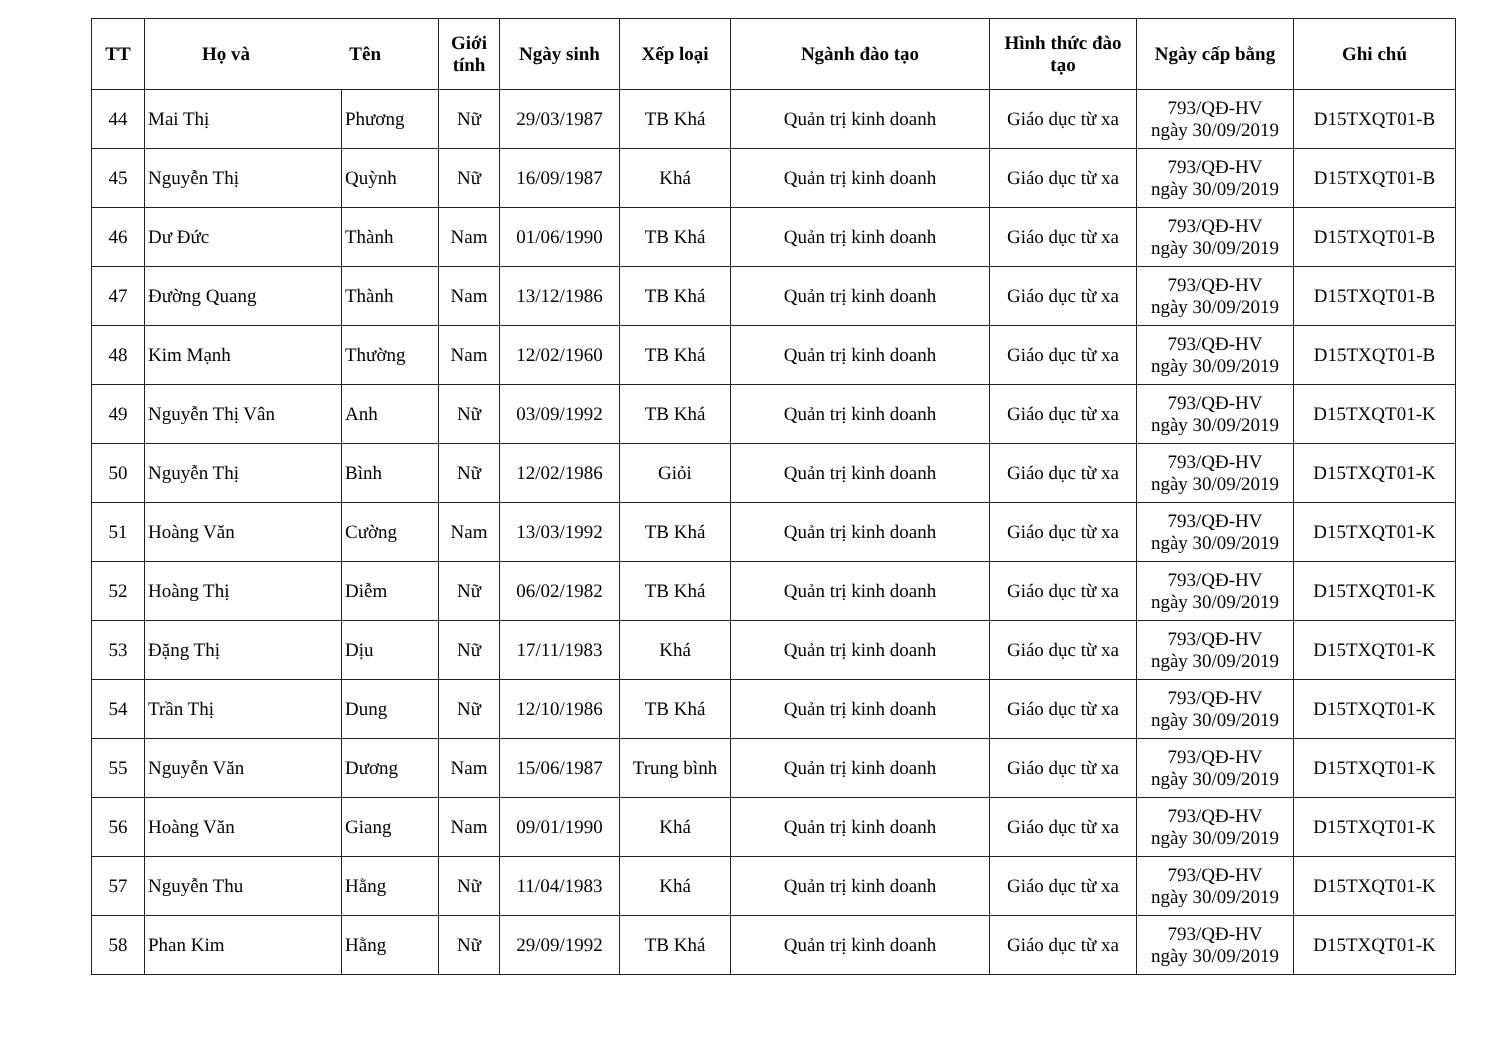| TT | Họ và Tên | | Giới tính | Ngày sinh | Xếp loại | Ngành đào tạo | Hình thức đào tạo | Ngày cấp bằng | Ghi chú |
| --- | --- | --- | --- | --- | --- | --- | --- | --- | --- |
| 44 | Mai Thị | Phương | Nữ | 29/03/1987 | TB Khá | Quản trị kinh doanh | Giáo dục từ xa | 793/QĐ-HV ngày 30/09/2019 | D15TXQT01-B |
| 45 | Nguyễn Thị | Quỳnh | Nữ | 16/09/1987 | Khá | Quản trị kinh doanh | Giáo dục từ xa | 793/QĐ-HV ngày 30/09/2019 | D15TXQT01-B |
| 46 | Dư Đức | Thành | Nam | 01/06/1990 | TB Khá | Quản trị kinh doanh | Giáo dục từ xa | 793/QĐ-HV ngày 30/09/2019 | D15TXQT01-B |
| 47 | Đường Quang | Thành | Nam | 13/12/1986 | TB Khá | Quản trị kinh doanh | Giáo dục từ xa | 793/QĐ-HV ngày 30/09/2019 | D15TXQT01-B |
| 48 | Kim Mạnh | Thường | Nam | 12/02/1960 | TB Khá | Quản trị kinh doanh | Giáo dục từ xa | 793/QĐ-HV ngày 30/09/2019 | D15TXQT01-B |
| 49 | Nguyễn Thị Vân | Anh | Nữ | 03/09/1992 | TB Khá | Quản trị kinh doanh | Giáo dục từ xa | 793/QĐ-HV ngày 30/09/2019 | D15TXQT01-K |
| 50 | Nguyễn Thị | Bình | Nữ | 12/02/1986 | Giỏi | Quản trị kinh doanh | Giáo dục từ xa | 793/QĐ-HV ngày 30/09/2019 | D15TXQT01-K |
| 51 | Hoàng Văn | Cường | Nam | 13/03/1992 | TB Khá | Quản trị kinh doanh | Giáo dục từ xa | 793/QĐ-HV ngày 30/09/2019 | D15TXQT01-K |
| 52 | Hoàng Thị | Diễm | Nữ | 06/02/1982 | TB Khá | Quản trị kinh doanh | Giáo dục từ xa | 793/QĐ-HV ngày 30/09/2019 | D15TXQT01-K |
| 53 | Đặng Thị | Dịu | Nữ | 17/11/1983 | Khá | Quản trị kinh doanh | Giáo dục từ xa | 793/QĐ-HV ngày 30/09/2019 | D15TXQT01-K |
| 54 | Trần Thị | Dung | Nữ | 12/10/1986 | TB Khá | Quản trị kinh doanh | Giáo dục từ xa | 793/QĐ-HV ngày 30/09/2019 | D15TXQT01-K |
| 55 | Nguyễn Văn | Dương | Nam | 15/06/1987 | Trung bình | Quản trị kinh doanh | Giáo dục từ xa | 793/QĐ-HV ngày 30/09/2019 | D15TXQT01-K |
| 56 | Hoàng Văn | Giang | Nam | 09/01/1990 | Khá | Quản trị kinh doanh | Giáo dục từ xa | 793/QĐ-HV ngày 30/09/2019 | D15TXQT01-K |
| 57 | Nguyễn Thu | Hằng | Nữ | 11/04/1983 | Khá | Quản trị kinh doanh | Giáo dục từ xa | 793/QĐ-HV ngày 30/09/2019 | D15TXQT01-K |
| 58 | Phan Kim | Hằng | Nữ | 29/09/1992 | TB Khá | Quản trị kinh doanh | Giáo dục từ xa | 793/QĐ-HV ngày 30/09/2019 | D15TXQT01-K |